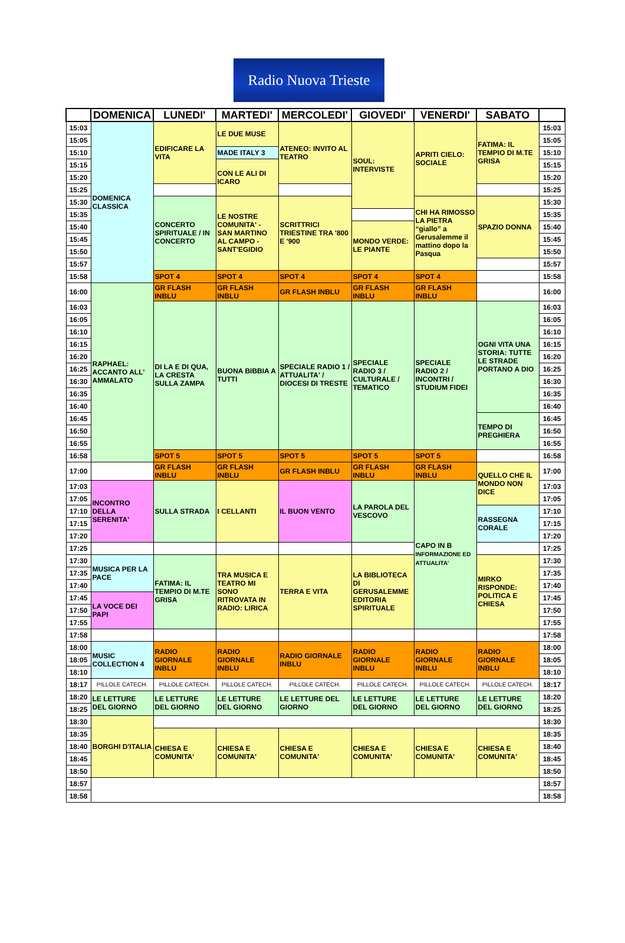Radio Nuova Trieste
| | DOMENICA | LUNEDI' | MARTEDI' | MERCOLEDI' | GIOVEDI' | VENERDI' | SABATO | |
| --- | --- | --- | --- | --- | --- | --- | --- | --- |
| 15:03 | DOMENICA CLASSICA | EDIFICARE LA VITA | LE DUE MUSE | ATENEO: INVITO AL TEATRO | SOUL: INTERVISTE | APRITI CIELO: SOCIALE | FATIMA: IL TEMPIO DI M.TE GRISA | 15:03 |
| 15:05 | | | | | | | | 15:05 |
| 15:10 | | | MADE ITALY 3 | | | | | 15:10 |
| 15:15 | | | CON LE ALI DI ICARO | | | | | 15:15 |
| 15:20 | | | | | | | | 15:20 |
| 15:25 | | | | | | | | 15:25 |
| 15:30 | | CONCERTO SPIRITUALE / IN CONCERTO | LE NOSTRE COMUNITA' - SAN MARTINO AL CAMPO - SANT'EGIDIO | SCRITTRICI TRIESTINE TRA '800 E '900 | | CHI HA RIMOSSO LA PIETRA “giallo” a Gerusalemme il mattino dopo la Pasqua | SPAZIO DONNA | 15:30 |
| 15:35 | | | | | | | | 15:35 |
| 15:40 | | | | | MONDO VERDE: LE PIANTE | | | 15:40 |
| 15:45 | | | | | | | | 15:45 |
| 15:50 | | | | | | | | 15:50 |
| 15:57 | | | | | | | | 15:57 |
| 15:58 | | SPOT 4 | SPOT 4 | SPOT 4 | SPOT 4 | SPOT 4 | | 15:58 |
| 16:00 | RAPHAEL: ACCANTO ALL' AMMALATO | GR FLASH INBLU | GR FLASH INBLU | GR FLASH INBLU | GR FLASH INBLU | GR FLASH INBLU | | 16:00 |
| 16:03 | | DI LA E DI QUA, LA CRESTA SULLA ZAMPA | BUONA BIBBIA A TUTTI | SPECIALE RADIO 1 / ATTUALITA' / DIOCESI DI TRESTE | SPECIALE RADIO 3 / CULTURALE / TEMATICO | SPECIALE RADIO 2 / INCONTRI / STUDIUM FIDEI | OGNI VITA UNA STORIA: TUTTE LE STRADE PORTANO A DIO | 16:03 |
| 16:05 | | | | | | | | 16:05 |
| 16:10 | | | | | | | | 16:10 |
| 16:15 | | | | | | | | 16:15 |
| 16:20 | | | | | | | | 16:20 |
| 16:25 | | | | | | | | 16:25 |
| 16:30 | | | | | | | | 16:30 |
| 16:35 | | | | | | | | 16:35 |
| 16:40 | | | | | | | | 16:40 |
| 16:45 | | | | | | | TEMPO DI PREGHIERA | 16:45 |
| 16:50 | | | | | | | | 16:50 |
| 16:55 | | | | | | | | 16:55 |
| 16:58 | | SPOT 5 | SPOT 5 | SPOT 5 | SPOT 5 | SPOT 5 | | 16:58 |
| 17:00 | | GR FLASH INBLU | GR FLASH INBLU | GR FLASH INBLU | GR FLASH INBLU | GR FLASH INBLU | QUELLO CHE IL MONDO NON DICE | 17:00 |
| 17:03 | INCONTRO DELLA SERENITA' | SULLA STRADA | I CELLANTI | IL BUON VENTO | LA PAROLA DEL VESCOVO | CAPO IN B INFORMAZIONE ED ATTUALITA' | | 17:03 |
| 17:05 | | | | | | | | 17:05 |
| 17:10 | | | | | | | RASSEGNA CORALE | 17:10 |
| 17:15 | | | | | | | | 17:15 |
| 17:20 | | | | | | | | 17:20 |
| 17:25 | | | | | | | | 17:25 |
| 17:30 | MUSICA PER LA PACE | FATIMA: IL TEMPIO DI M.TE GRISA | TRA MUSICA E TEATRO MI SONO RITROVATA IN RADIO: LIRICA | TERRA E VITA | LA BIBLIOTECA DI GERUSALEMME EDITORIA SPIRITUALE | | MIRKO RISPONDE: POLITICA E CHIESA | 17:30 |
| 17:35 | | | | | | | | 17:35 |
| 17:40 | | | | | | | | 17:40 |
| 17:45 | LA VOCE DEI PAPI | | | | | | | 17:45 |
| 17:50 | | | | | | | | 17:50 |
| 17:55 | | | | | | | | 17:55 |
| 17:58 | | | | | | | | 17:58 |
| 18:00 | MUSIC COLLECTION 4 | RADIO GIORNALE INBLU | RADIO GIORNALE INBLU | RADIO GIORNALE INBLU | RADIO GIORNALE INBLU | RADIO GIORNALE INBLU | RADIO GIORNALE INBLU | 18:00 |
| 18:05 | | | | | | | | 18:05 |
| 18:10 | | | | | | | | 18:10 |
| 18:17 | PILLOLE CATECH. | PILLOLE CATECH. | PILLOLE CATECH. | PILLOLE CATECH. | PILLOLE CATECH. | PILLOLE CATECH. | PILLOLE CATECH. | 18:17 |
| 18:20 | LE LETTURE DEL GIORNO | LE LETTURE DEL GIORNO | LE LETTURE DEL GIORNO | LE LETTURE DEL GIORNO | LE LETTURE DEL GIORNO | LE LETTURE DEL GIORNO | LE LETTURE DEL GIORNO | 18:20 |
| 18:25 | | | | | | | | 18:25 |
| 18:30 | BORGHI D'ITALIA | | | | | | | 18:30 |
| 18:35 | | CHIESA E COMUNITA' | CHIESA E COMUNITA' | CHIESA E COMUNITA' | CHIESA E COMUNITA' | CHIESA E COMUNITA' | CHIESA E COMUNITA' | 18:35 |
| 18:40 | | | | | | | | 18:40 |
| 18:45 | | | | | | | | 18:45 |
| 18:50 | | | | | | | | 18:50 |
| 18:57 | | | | | | | | 18:57 |
| 18:58 | | | | | | | | 18:58 |